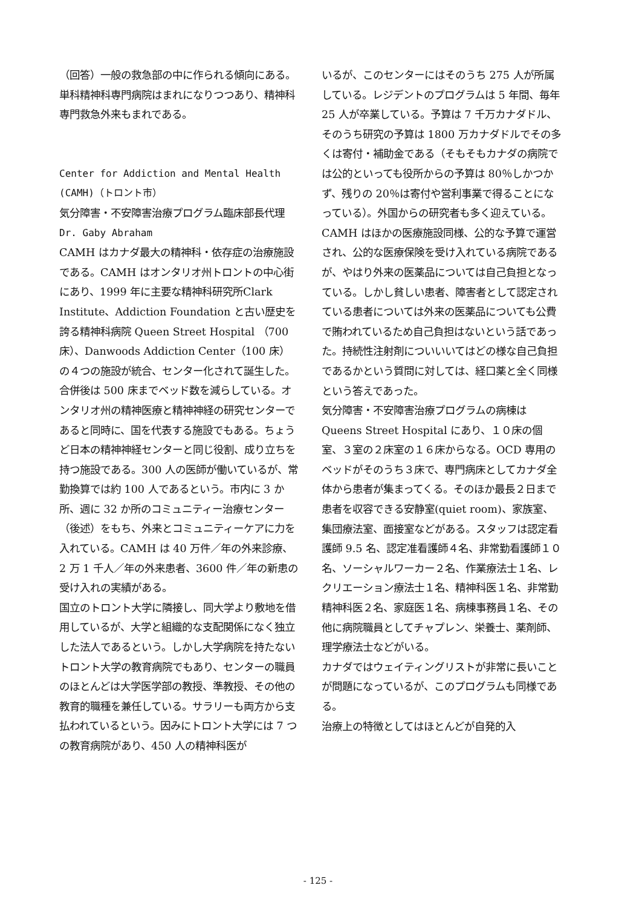（回答）一般の救急部の中に作られる傾向にある。単科精神科専門病院はまれになりつつあり、精神科専門救急外来もまれである。
Center for Addiction and Mental Health (CAMH)（トロント市）
気分障害・不安障害治療プログラム臨床部長代理
Dr. Gaby Abraham
CAMH はカナダ最大の精神科・依存症の治療施設である。CAMH はオンタリオ州トロントの中心街にあり、1999 年に主要な精神科研究所Clark Institute、Addiction Foundation と古い歴史を誇る精神科病院 Queen Street Hospital （700 床）、Danwoods Addiction Center（100 床）の４つの施設が統合、センター化されて誕生した。合併後は 500 床までベッド数を減らしている。オンタリオ州の精神医療と精神神経の研究センターであると同時に、国を代表する施設でもある。ちょうど日本の精神神経センターと同じ役割、成り立ちを持つ施設である。300 人の医師が働いているが、常勤換算では約 100 人であるという。市内に 3 か所、週に 32 か所のコミュニティー治療センター（後述）をもち、外来とコミュニティーケアに力を入れている。CAMH は 40 万件／年の外来診療、2 万 1 千人／年の外来患者、3600 件／年の新患の受け入れの実績がある。
国立のトロント大学に隣接し、同大学より敷地を借用しているが、大学と組織的な支配関係になく独立した法人であるという。しかし大学病院を持たないトロント大学の教育病院でもあり、センターの職員のほとんどは大学医学部の教授、準教授、その他の教育的職種を兼任している。サラリーも両方から支払われているという。因みにトロント大学には 7 つの教育病院があり、450 人の精神科医が
いるが、このセンターにはそのうち 275 人が所属している。レジデントのプログラムは 5 年間、毎年 25 人が卒業している。予算は 7 千万カナダドル、そのうち研究の予算は 1800 万カナダドルでその多くは寄付・補助金である（そもそもカナダの病院では公的といっても役所からの予算は 80％しかつかず、残りの 20％は寄付や営利事業で得ることになっている）。外国からの研究者も多く迎えている。
CAMH はほかの医療施設同様、公的な予算で運営され、公的な医療保険を受け入れている病院であるが、やはり外来の医薬品については自己負担となっている。しかし貧しい患者、障害者として認定されている患者については外来の医薬品についても公費で賄われているため自己負担はないという話であった。持続性注射剤についいいてはどの様な自己負担であるかという質問に対しては、経口薬と全く同様という答えであった。
気分障害・不安障害治療プログラムの病棟は Queens Street Hospital にあり、１０床の個室、３室の２床室の１６床からなる。OCD 専用のベッドがそのうち３床で、専門病床としてカナダ全体から患者が集まってくる。そのほか最長２日まで患者を収容できる安静室(quiet room)、家族室、集団療法室、面接室などがある。スタッフは認定看護師 9.5 名、認定准看護師４名、非常勤看護師１０名、ソーシャルワーカー２名、作業療法士１名、レクリエーション療法士１名、精神科医１名、非常勤精神科医２名、家庭医１名、病棟事務員１名、その他に病院職員としてチャプレン、栄養士、薬剤師、理学療法士などがいる。
カナダではウェイティングリストが非常に長いことが問題になっているが、このプログラムも同様である。
治療上の特徴としてはほとんどが自発的入
- 125 -